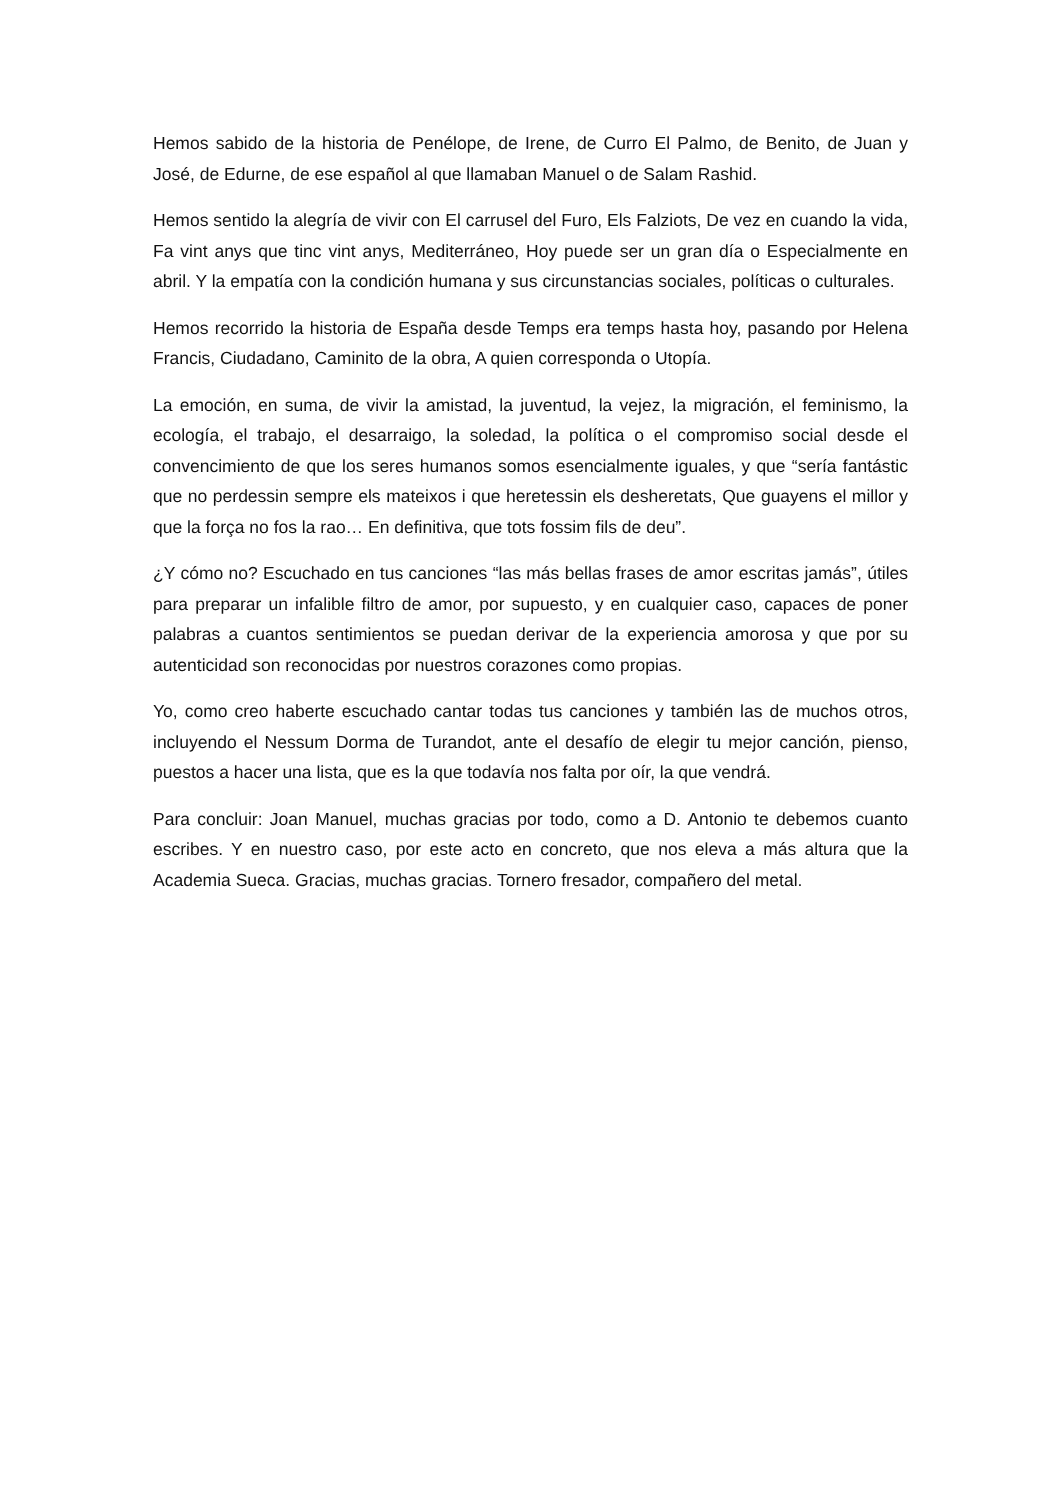Hemos sabido de la historia de Penélope, de Irene, de Curro El Palmo, de Benito, de Juan y José, de Edurne, de ese español al que llamaban Manuel o de Salam Rashid.
Hemos sentido la alegría de vivir con El carrusel del Furo, Els Falziots, De vez en cuando la vida, Fa vint anys que tinc vint anys, Mediterráneo, Hoy puede ser un gran día o Especialmente en abril. Y la empatía con la condición humana y sus circunstancias sociales, políticas o culturales.
Hemos recorrido la historia de España desde Temps era temps hasta hoy, pasando por Helena Francis, Ciudadano, Caminito de la obra, A quien corresponda o Utopía.
La emoción, en suma, de vivir la amistad, la juventud, la vejez, la migración, el feminismo, la ecología, el trabajo, el desarraigo, la soledad, la política o el compromiso social desde el convencimiento de que los seres humanos somos esencialmente iguales, y que “sería fantástic que no perdessin sempre els mateixos i que heretessin els desheretats, Que guayens el millor y que la força no fos la rao… En definitiva, que tots fossim fils de deu”.
¿Y cómo no? Escuchado en tus canciones “las más bellas frases de amor escritas jamás”, útiles para preparar un infalible filtro de amor, por supuesto, y en cualquier caso, capaces de poner palabras a cuantos sentimientos se puedan derivar de la experiencia amorosa y que por su autenticidad son reconocidas por nuestros corazones como propias.
Yo, como creo haberte escuchado cantar todas tus canciones y también las de muchos otros, incluyendo el Nessum Dorma de Turandot, ante el desafío de elegir tu mejor canción, pienso, puestos a hacer una lista, que es la que todavía nos falta por oír, la que vendrá.
Para concluir: Joan Manuel, muchas gracias por todo, como a D. Antonio te debemos cuanto escribes. Y en nuestro caso, por este acto en concreto, que nos eleva a más altura que la Academia Sueca. Gracias, muchas gracias. Tornero fresador, compañero del metal.